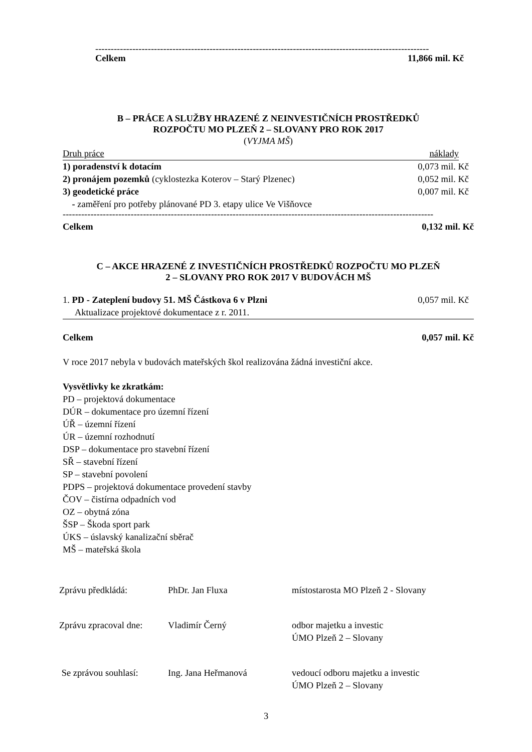------------------------------------------------------------------------------------------------------------
Celkem 11,866 mil. Kč
B – PRÁCE A SLUŽBY HRAZENÉ Z NEINVESTIČNÍCH PROSTŘEDKŮ
ROZPOČTU MO PLZEŇ 2 – SLOVANY PRO ROK 2017
(VYJMA MŠ)
Druh práce náklady
1) poradenství k dotacím 0,073 mil. Kč
2) pronájem pozemků (cyklostezka Koterov – Starý Plzenec) 0,052 mil. Kč
3) geodetické práce 0,007 mil. Kč
- zaměření pro potřeby plánované PD 3. etapy ulice Ve Višňovce
------------------------------------------------------------------------------------------------------------------------
Celkem 0,132 mil. Kč
C – AKCE HRAZENÉ Z INVESTIČNÍCH PROSTŘEDKŮ ROZPOČTU MO PLZEŇ
2 – SLOVANY PRO ROK 2017 V BUDOVÁCH MŠ
1. PD - Zateplení budovy 51. MŠ Částkova 6 v Plzni 0,057 mil. Kč
Aktualizace projektové dokumentace z r. 2011.
Celkem 0,057 mil. Kč
V roce 2017 nebyla v budovách mateřských škol realizována žádná investiční akce.
Vysvětlivky ke zkratkám:
PD – projektová dokumentace
DÚR – dokumentace pro územní řízení
ÚŘ – územní řízení
ÚR – územní rozhodnutí
DSP – dokumentace pro stavební řízení
SŘ – stavební řízení
SP – stavební povolení
PDPS – projektová dokumentace provedení stavby
ČOV – čistírna odpadních vod
OZ – obytná zóna
ŠSP – Škoda sport park
ÚKS – úslavský kanalizační sběrač
MŠ – mateřská škola
| Zprávu předkládá: | PhDr. Jan Fluxa | místostarosta MO Plzeň 2 - Slovany |
| Zprávu zpracoval dne: | Vladimír Černý | odbor majetku a investic ÚMO Plzeň 2 – Slovany |
| Se zprávou souhlasí: | Ing. Jana Heřmanová | vedoucí odboru majetku a investic ÚMO Plzeň 2 – Slovany |
3